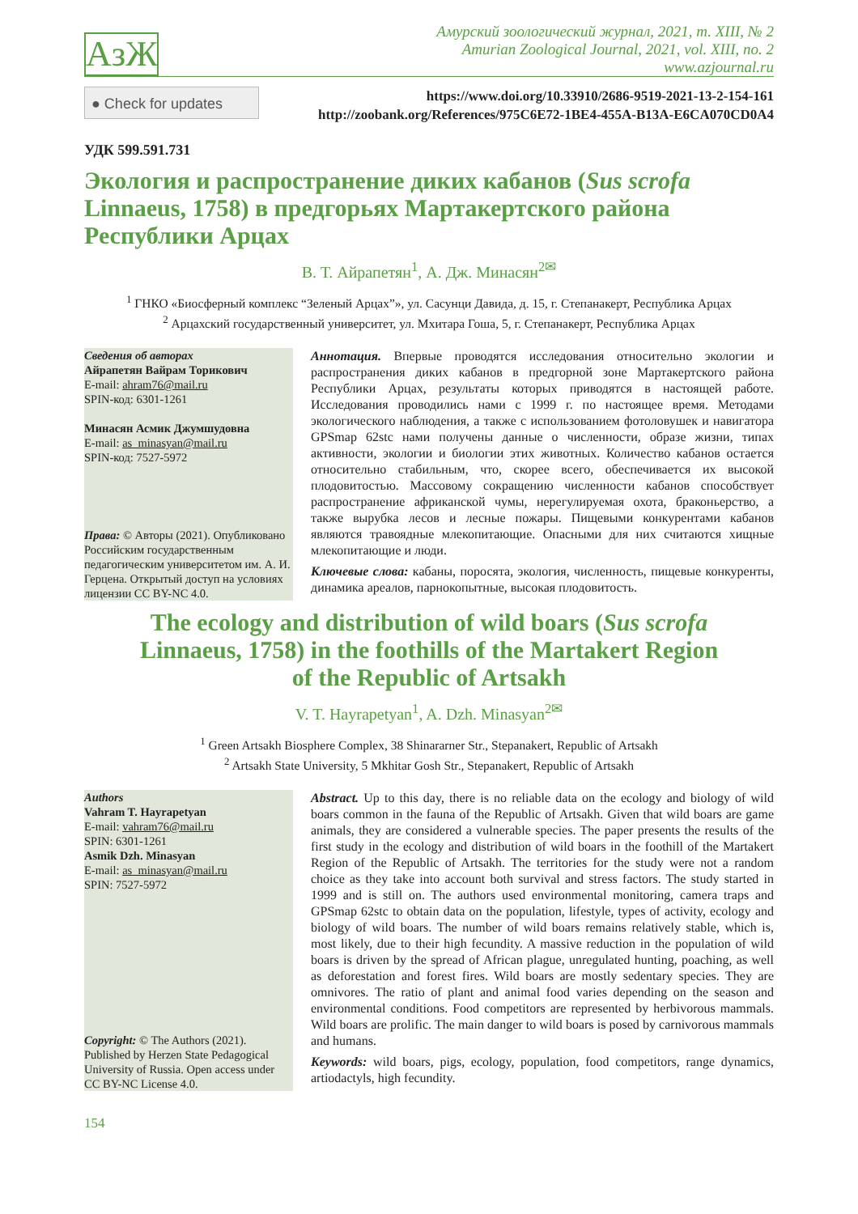АзЖ
Амурский зоологический журнал, 2021, т. XIII, № 2
Amurian Zoological Journal, 2021, vol. XIII, no. 2
www.azjournal.ru
● Check for updates
https://www.doi.org/10.33910/2686-9519-2021-13-2-154-161
http://zoobank.org/References/975C6E72-1BE4-455A-B13A-E6CA070CD0A4
УДК 599.591.731
Экология и распространение диких кабанов (Sus scrofa Linnaeus, 1758) в предгорьях Мартакертского района Республики Арцах
В. Т. Айрапетян<sup>1</sup>, А. Дж. Минасян<sup>2✉</sup>
<sup>1</sup> ГНКО «Биосферный комплекс “Зеленый Арцах”», ул. Сасунци Давида, д. 15, г. Степанакерт, Республика Арцах
<sup>2</sup> Арцахский государственный университет, ул. Мхитара Гоша, 5, г. Степанакерт, Республика Арцах
Сведения об авторах
Айрапетян Вайрам Торикович
E-mail: ahram76@mail.ru
SPIN-код: 6301-1261
Минасян Асмик Джумшудовна
E-mail: as_minasyan@mail.ru
SPIN-код: 7527-5972
Права: © Авторы (2021). Опубликовано Российским государственным педагогическим университетом им. А. И. Герцена. Открытый доступ на условиях лицензии CC BY-NC 4.0.
Аннотация. Впервые проводятся исследования относительно экологии и распространения диких кабанов в предгорной зоне Мартакертского района Республики Арцах, результаты которых приводятся в настоящей работе. Исследования проводились нами с 1999 г. по настоящее время. Методами экологического наблюдения, а также с использованием фотоловушек и навигатора GPSmap 62stc нами получены данные о численности, образе жизни, типах активности, экологии и биологии этих животных. Количество кабанов остается относительно стабильным, что, скорее всего, обеспечивается их высокой плодовитостью. Массовому сокращению численности кабанов способствует распространение африканской чумы, нерегулируемая охота, браконьерство, а также вырубка лесов и лесные пожары. Пищевыми конкурентами кабанов являются травоядные млекопитающие. Опасными для них считаются хищные млекопитающие и люди.
Ключевые слова: кабаны, поросята, экология, численность, пищевые конкуренты, динамика ареалов, парнокопытные, высокая плодовитость.
The ecology and distribution of wild boars (Sus scrofa
Linnaeus, 1758) in the foothills of the Martakert Region
of the Republic of Artsakh
V. T. Hayrapetyan<sup>1</sup>, A. Dzh. Minasyan<sup>2✉</sup>
<sup>1</sup> Green Artsakh Biosphere Complex, 38 Shinararner Str., Stepanakert, Republic of Artsakh
<sup>2</sup> Artsakh State University, 5 Mkhitar Gosh Str., Stepanakert, Republic of Artsakh
Authors
Vahram T. Hayrapetyan
E-mail: vahram76@mail.ru
SPIN: 6301-1261
Asmik Dzh. Minasyan
E-mail: as_minasyan@mail.ru
SPIN: 7527-5972
Copyright: © The Authors (2021). Published by Herzen State Pedagogical University of Russia. Open access under CC BY-NC License 4.0.
Abstract. Up to this day, there is no reliable data on the ecology and biology of wild boars common in the fauna of the Republic of Artsakh. Given that wild boars are game animals, they are considered a vulnerable species. The paper presents the results of the first study in the ecology and distribution of wild boars in the foothill of the Martakert Region of the Republic of Artsakh. The territories for the study were not a random choice as they take into account both survival and stress factors. The study started in 1999 and is still on. The authors used environmental monitoring, camera traps and GPSmap 62stc to obtain data on the population, lifestyle, types of activity, ecology and biology of wild boars. The number of wild boars remains relatively stable, which is, most likely, due to their high fecundity. A massive reduction in the population of wild boars is driven by the spread of African plague, unregulated hunting, poaching, as well as deforestation and forest fires. Wild boars are mostly sedentary species. They are omnivores. The ratio of plant and animal food varies depending on the season and environmental conditions. Food competitors are represented by herbivorous mammals. Wild boars are prolific. The main danger to wild boars is posed by carnivorous mammals and humans.
Keywords: wild boars, pigs, ecology, population, food competitors, range dynamics, artiodactyls, high fecundity.
154